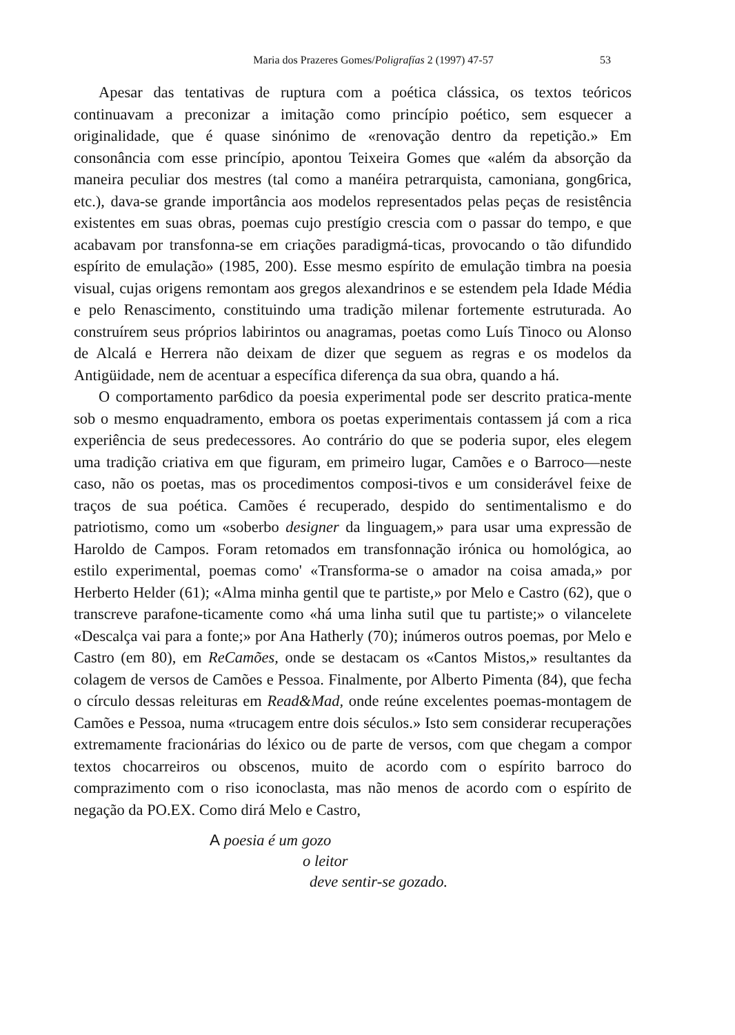Maria dos Prazeres Gomes/Poligrafías 2 (1997) 47-57 53
Apesar das tentativas de ruptura com a poética clássica, os textos teóricos continuavam a preconizar a imitação como princípio poético, sem esquecer a originalidade, que é quase sinónimo de «renovação dentro da repetição.» Em consonância com esse princípio, apontou Teixeira Gomes que «além da absorção da maneira peculiar dos mestres (tal como a manéira petrarquista, camoniana, gong6rica, etc.), dava-se grande importância aos modelos representados pelas peças de resistência existentes em suas obras, poemas cujo prestígio crescia com o passar do tempo, e que acabavam por transfonna-se em criações paradigmá-ticas, provocando o tão difundido espírito de emulação» (1985, 200). Esse mesmo espírito de emulação timbra na poesia visual, cujas origens remontam aos gregos alexandrinos e se estendem pela Idade Média e pelo Renascimento, constituindo uma tradição milenar fortemente estruturada. Ao construírem seus próprios labirintos ou anagramas, poetas como Luís Tinoco ou Alonso de Alcalá e Herrera não deixam de dizer que seguem as regras e os modelos da Antigüidade, nem de acentuar a específica diferença da sua obra, quando a há.
O comportamento par6dico da poesia experimental pode ser descrito pratica-mente sob o mesmo enquadramento, embora os poetas experimentais contassem já com a rica experiência de seus predecessores. Ao contrário do que se poderia supor, eles elegem uma tradição criativa em que figuram, em primeiro lugar, Camões e o Barroco—neste caso, não os poetas, mas os procedimentos composi-tivos e um considerável feixe de traços de sua poética. Camões é recuperado, despido do sentimentalismo e do patriotismo, como um «soberbo designer da linguagem,» para usar uma expressão de Haroldo de Campos. Foram retomados em transfonnação irónica ou homológica, ao estilo experimental, poemas como' «Transforma-se o amador na coisa amada,» por Herberto Helder (61); «Alma minha gentil que te partiste,» por Melo e Castro (62), que o transcreve parafone-ticamente como «há uma linha sutil que tu partiste;» o vilancelete «Descalça vai para a fonte;» por Ana Hatherly (70); inúmeros outros poemas, por Melo e Castro (em 80), em ReCamões, onde se destacam os «Cantos Mistos,» resultantes da colagem de versos de Camões e Pessoa. Finalmente, por Alberto Pimenta (84), que fecha o círculo dessas releituras em Read&Mad, onde reúne excelentes poemas-montagem de Camões e Pessoa, numa «trucagem entre dois séculos.» Isto sem considerar recuperações extremamente fracionárias do léxico ou de parte de versos, com que chegam a compor textos chocarreiros ou obscenos, muito de acordo com o espírito barroco do comprazimento com o riso iconoclasta, mas não menos de acordo com o espírito de negação da PO.EX. Como dirá Melo e Castro,
A poesia é um gozo
o leitor
deve sentir-se gozado.